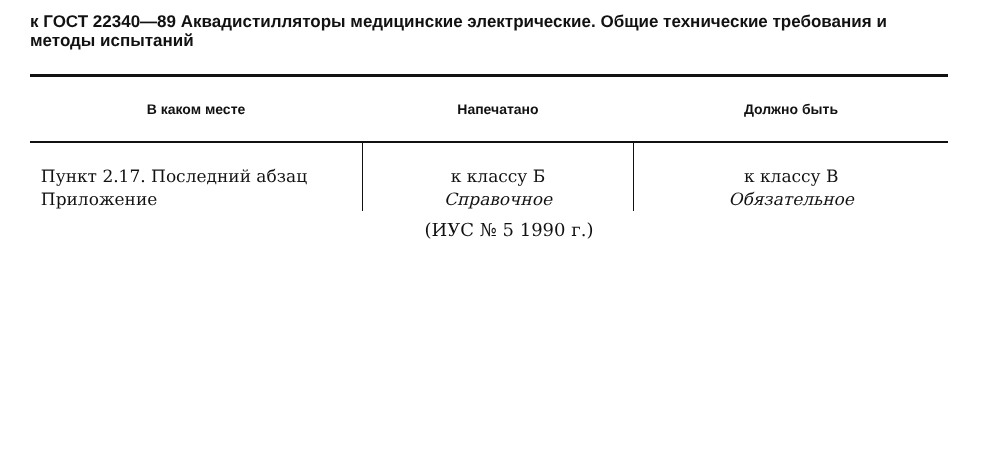к ГОСТ 22340—89 Аквадистилляторы медицинские электрические. Общие технические требования и методы испытаний
| В каком месте | Напечатано | Должно быть |
| --- | --- | --- |
| Пункт 2.17. Последний абзац | к классу Б | к классу В |
| Приложение | Справочное | Обязательное |
(ИУС № 5 1990 г.)